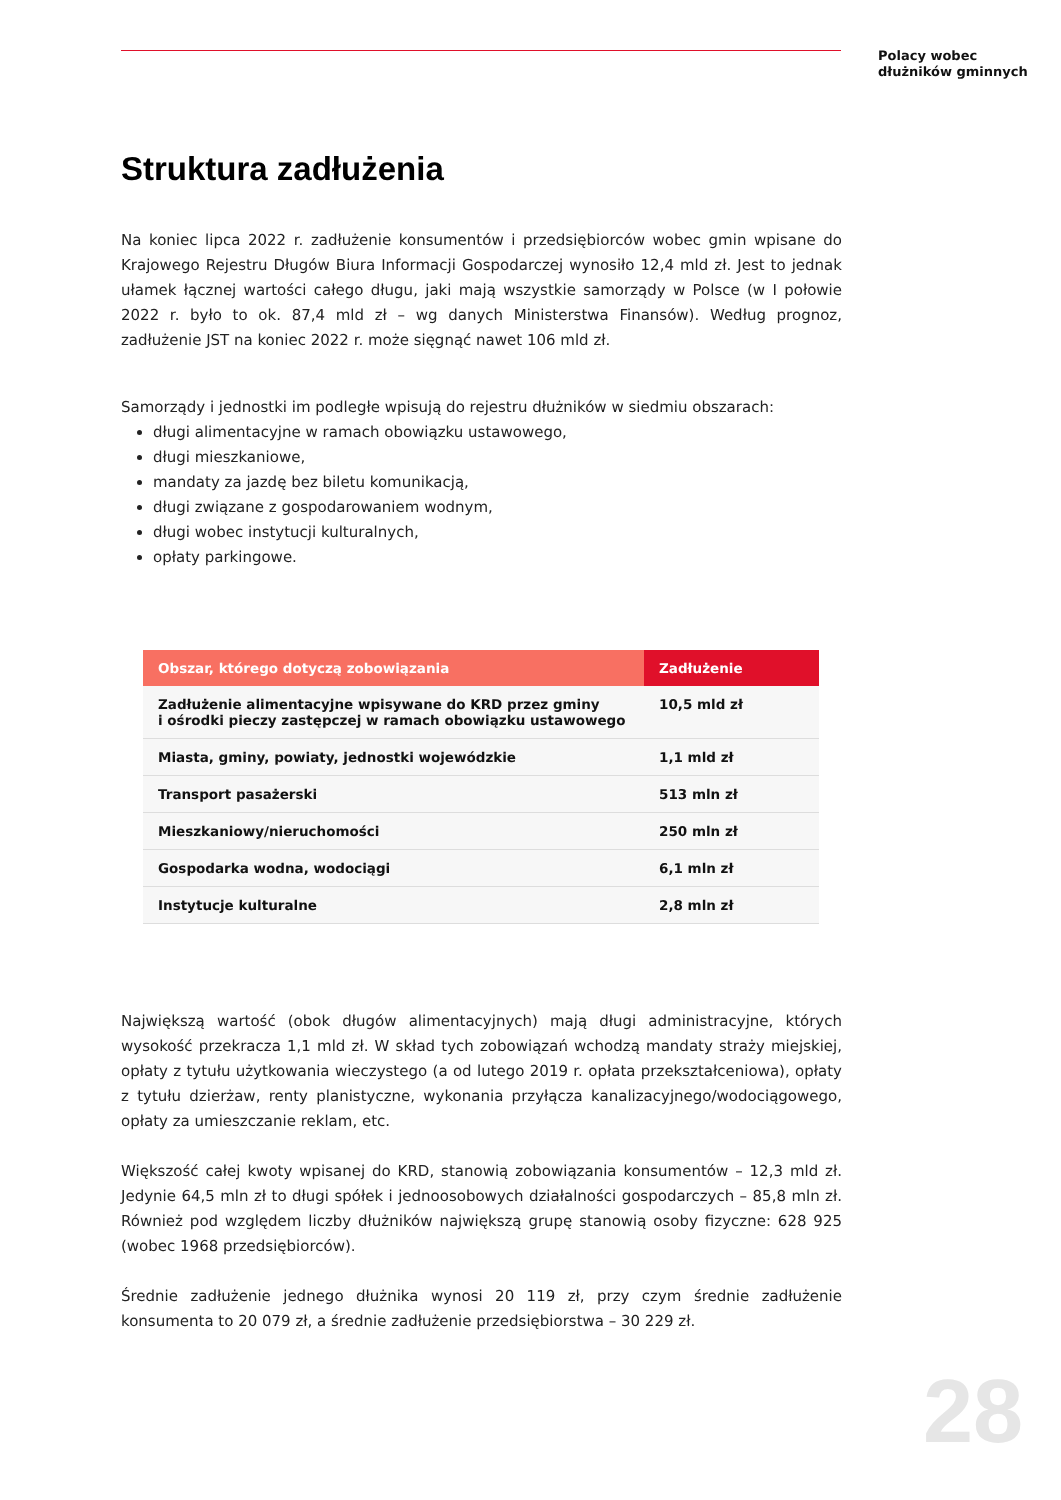Polacy wobec
dłużników gminnych
Struktura zadłużenia
Na koniec lipca 2022 r. zadłużenie konsumentów i przedsiębiorców wobec gmin wpisane do Krajowego Rejestru Długów Biura Informacji Gospodarczej wynosiło 12,4 mld zł. Jest to jednak ułamek łącznej wartości całego długu, jaki mają wszystkie samorządy w Polsce (w I połowie 2022 r. było to ok. 87,4 mld zł – wg danych Ministerstwa Finansów). Według prognoz, zadłużenie JST na koniec 2022 r. może sięgnąć nawet 106 mld zł.
Samorządy i jednostki im podległe wpisują do rejestru dłużników w siedmiu obszarach:
długi alimentacyjne w ramach obowiązku ustawowego,
długi mieszkaniowe,
mandaty za jazdę bez biletu komunikacją,
długi związane z gospodarowaniem wodnym,
długi wobec instytucji kulturalnych,
opłaty parkingowe.
| Obszar, którego dotyczą zobowiązania | Zadłużenie |
| --- | --- |
| Zadłużenie alimentacyjne wpisywane do KRD przez gminy i ośrodki pieczy zastępczej w ramach obowiązku ustawowego | 10,5 mld zł |
| Miasta, gminy, powiaty, jednostki wojewódzkie | 1,1 mld zł |
| Transport pasażerski | 513 mln zł |
| Mieszkaniowy/nieruchomości | 250 mln zł |
| Gospodarka wodna, wodociągi | 6,1 mln zł |
| Instytucje kulturalne | 2,8 mln zł |
Największą wartość (obok długów alimentacyjnych) mają długi administracyjne, których wysokość przekracza 1,1 mld zł. W skład tych zobowiązań wchodzą mandaty straży miejskiej, opłaty z tytułu użytkowania wieczystego (a od lutego 2019 r. opłata przekształceniowa), opłaty z tytułu dzierżaw, renty planistyczne, wykonania przyłącza kanalizacyjnego/wodociągowego, opłaty za umieszczanie reklam, etc.
Większość całej kwoty wpisanej do KRD, stanowią zobowiązania konsumentów – 12,3 mld zł. Jedynie 64,5 mln zł to długi spółek i jednoosobowych działalności gospodarczych – 85,8 mln zł. Również pod względem liczby dłużników największą grupę stanowią osoby fizyczne: 628 925 (wobec 1968 przedsiębiorców).
Średnie zadłużenie jednego dłużnika wynosi 20 119 zł, przy czym średnie zadłużenie konsumenta to 20 079 zł, a średnie zadłużenie przedsiębiorstwa – 30 229 zł.
28